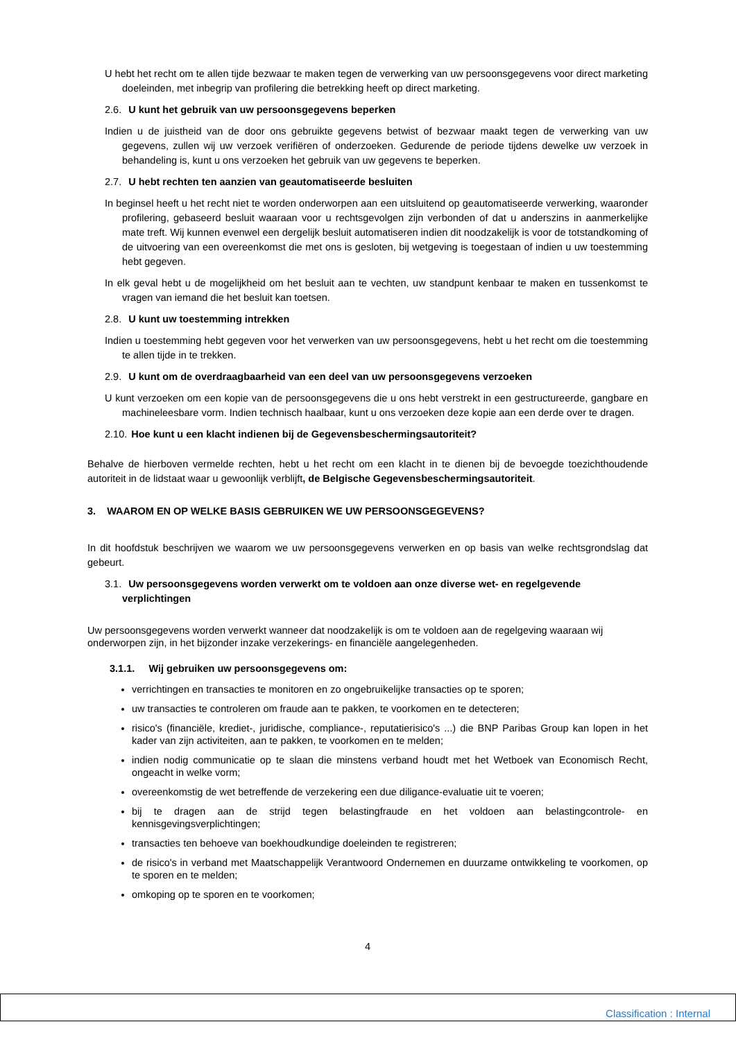U hebt het recht om te allen tijde bezwaar te maken tegen de verwerking van uw persoonsgegevens voor direct marketing doeleinden, met inbegrip van profilering die betrekking heeft op direct marketing.
2.6. U kunt het gebruik van uw persoonsgegevens beperken
Indien u de juistheid van de door ons gebruikte gegevens betwist of bezwaar maakt tegen de verwerking van uw gegevens, zullen wij uw verzoek verifiëren of onderzoeken. Gedurende de periode tijdens dewelke uw verzoek in behandeling is, kunt u ons verzoeken het gebruik van uw gegevens te beperken.
2.7. U hebt rechten ten aanzien van geautomatiseerde besluiten
In beginsel heeft u het recht niet te worden onderworpen aan een uitsluitend op geautomatiseerde verwerking, waaronder profilering, gebaseerd besluit waaraan voor u rechtsgevolgen zijn verbonden of dat u anderszins in aanmerkelijke mate treft. Wij kunnen evenwel een dergelijk besluit automatiseren indien dit noodzakelijk is voor de totstandkoming of de uitvoering van een overeenkomst die met ons is gesloten, bij wetgeving is toegestaan of indien u uw toestemming hebt gegeven.
In elk geval hebt u de mogelijkheid om het besluit aan te vechten, uw standpunt kenbaar te maken en tussenkomst te vragen van iemand die het besluit kan toetsen.
2.8. U kunt uw toestemming intrekken
Indien u toestemming hebt gegeven voor het verwerken van uw persoonsgegevens, hebt u het recht om die toestemming te allen tijde in te trekken.
2.9. U kunt om de overdraagbaarheid van een deel van uw persoonsgegevens verzoeken
U kunt verzoeken om een kopie van de persoonsgegevens die u ons hebt verstrekt in een gestructureerde, gangbare en machineleesbare vorm. Indien technisch haalbaar, kunt u ons verzoeken deze kopie aan een derde over te dragen.
2.10. Hoe kunt u een klacht indienen bij de Gegevensbeschermingsautoriteit?
Behalve de hierboven vermelde rechten, hebt u het recht om een klacht in te dienen bij de bevoegde toezichthoudende autoriteit in de lidstaat waar u gewoonlijk verblijft, de Belgische Gegevensbeschermingsautoriteit.
3. WAAROM EN OP WELKE BASIS GEBRUIKEN WE UW PERSOONSGEGEVENS?
In dit hoofdstuk beschrijven we waarom we uw persoonsgegevens verwerken en op basis van welke rechtsgrondslag dat gebeurt.
3.1. Uw persoonsgegevens worden verwerkt om te voldoen aan onze diverse wet- en regelgevende verplichtingen
Uw persoonsgegevens worden verwerkt wanneer dat noodzakelijk is om te voldoen aan de regelgeving waaraan wij onderworpen zijn, in het bijzonder inzake verzekerings- en financiële aangelegenheden.
3.1.1. Wij gebruiken uw persoonsgegevens om:
verrichtingen en transacties te monitoren en zo ongebruikelijke transacties op te sporen;
uw transacties te controleren om fraude aan te pakken, te voorkomen en te detecteren;
risico's (financiële, krediet-, juridische, compliance-, reputatierisico's ...) die BNP Paribas Group kan lopen in het kader van zijn activiteiten, aan te pakken, te voorkomen en te melden;
indien nodig communicatie op te slaan die minstens verband houdt met het Wetboek van Economisch Recht, ongeacht in welke vorm;
overeenkomstig de wet betreffende de verzekering een due diligance-evaluatie uit te voeren;
bij te dragen aan de strijd tegen belastingfraude en het voldoen aan belastingcontrole- en kennisgevingsverplichtingen;
transacties ten behoeve van boekhoudkundige doeleinden te registreren;
de risico's in verband met Maatschappelijk Verantwoord Ondernemen en duurzame ontwikkeling te voorkomen, op te sporen en te melden;
omkoping op te sporen en te voorkomen;
4
Classification : Internal